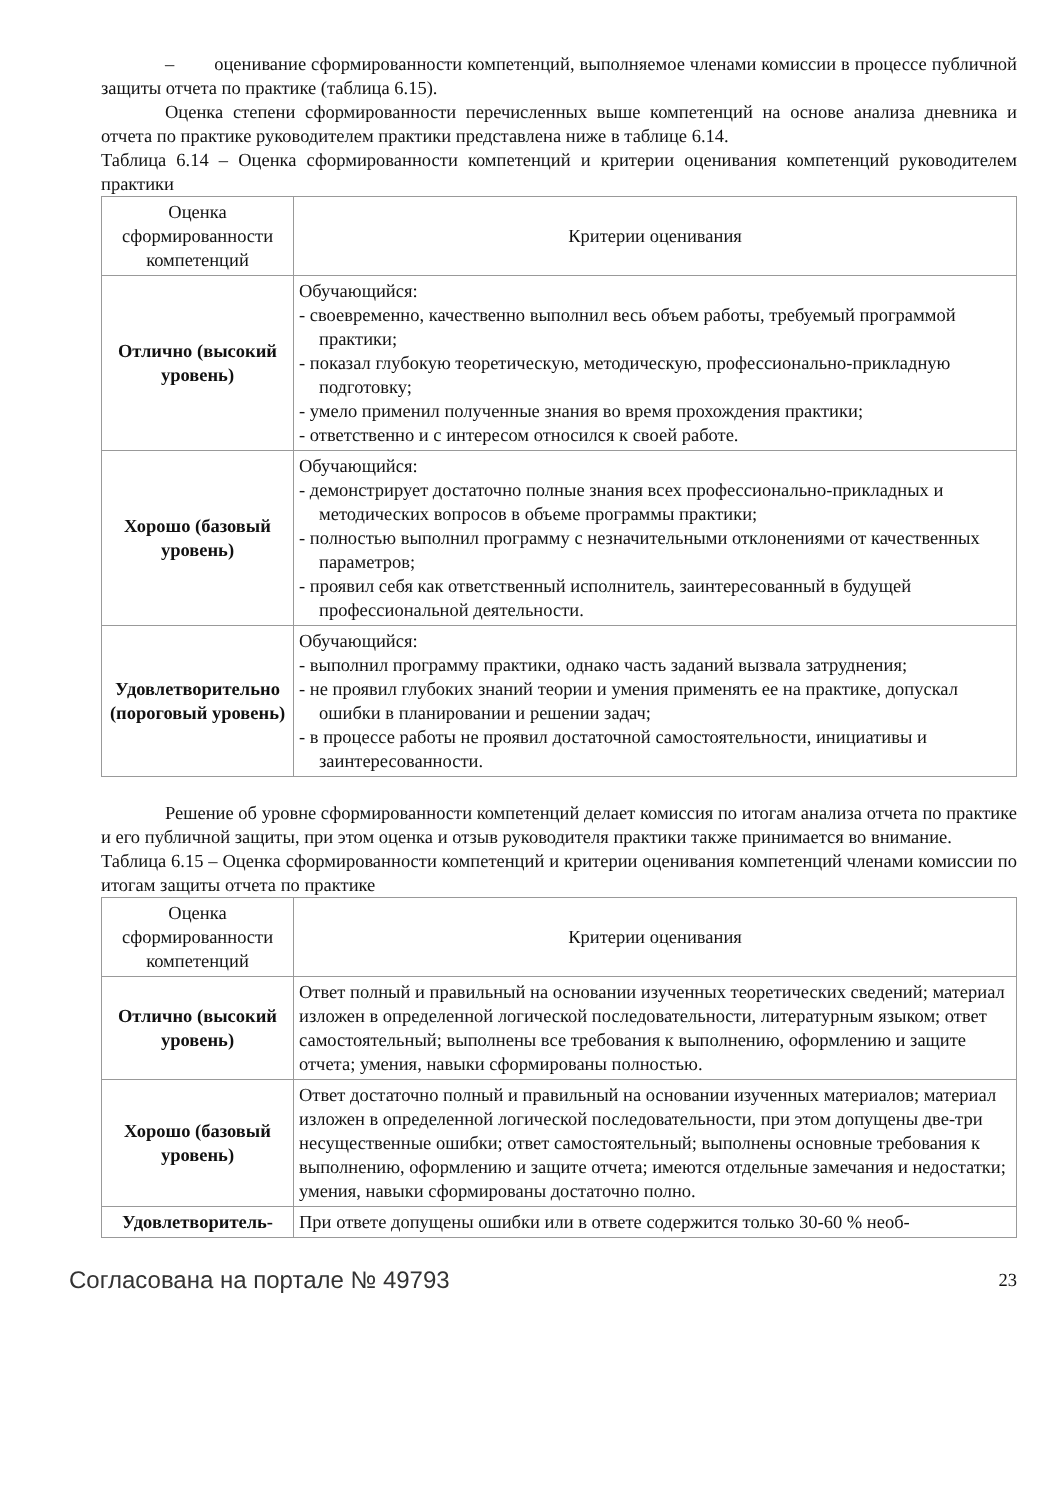– оценивание сформированности компетенций, выполняемое членами комиссии в процессе публичной защиты отчета по практике (таблица 6.15).
Оценка степени сформированности перечисленных выше компетенций на основе анализа дневника и отчета по практике руководителем практики представлена ниже в таблице 6.14.
Таблица 6.14 – Оценка сформированности компетенций и критерии оценивания компетенций руководителем практики
| Оценка сформированности компетенций | Критерии оценивания |
| --- | --- |
| Отлично (высокий уровень) | Обучающийся: - своевременно, качественно выполнил весь объем работы, требуемый программой практики; - показал глубокую теоретическую, методическую, профессионально-прикладную подготовку; - умело применил полученные знания во время прохождения практики; - ответственно и с интересом относился к своей работе. |
| Хорошо (базовый уровень) | Обучающийся: - демонстрирует достаточно полные знания всех профессионально-прикладных и методических вопросов в объеме программы практики; - полностью выполнил программу с незначительными отклонениями от качественных параметров; - проявил себя как ответственный исполнитель, заинтересованный в будущей профессиональной деятельности. |
| Удовлетворительно (пороговый уровень) | Обучающийся: - выполнил программу практики, однако часть заданий вызвала затруднения; - не проявил глубоких знаний теории и умения применять ее на практике, допускал ошибки в планировании и решении задач; - в процессе работы не проявил достаточной самостоятельности, инициативы и заинтересованности. |
Решение об уровне сформированности компетенций делает комиссия по итогам анализа отчета по практике и его публичной защиты, при этом оценка и отзыв руководителя практики также принимается во внимание.
Таблица 6.15 – Оценка сформированности компетенций и критерии оценивания компетенций членами комиссии по итогам защиты отчета по практике
| Оценка сформированности компетенций | Критерии оценивания |
| --- | --- |
| Отлично (высокий уровень) | Ответ полный и правильный на основании изученных теоретических сведений; материал изложен в определенной логической последовательности, литературным языком; ответ самостоятельный; выполнены все требования к выполнению, оформлению и защите отчета; умения, навыки сформированы полностью. |
| Хорошо (базовый уровень) | Ответ достаточно полный и правильный на основании изученных материалов; материал изложен в определенной логической последовательности, при этом допущены две-три несущественные ошибки; ответ самостоятельный; выполнены основные требования к выполнению, оформлению и защите отчета; имеются отдельные замечания и недостатки; умения, навыки сформированы достаточно полно. |
| Удовлетворитель- | При ответе допущены ошибки или в ответе содержится только 30-60 % необ- |
Согласована на портале № 49793 23